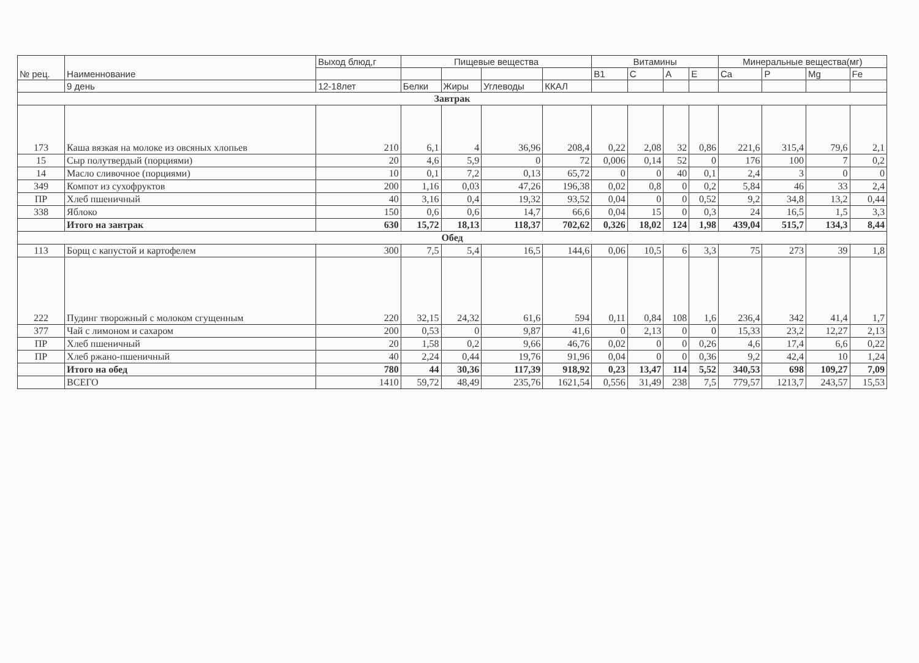| № рец. | Наименнование | Выход блюд,г | Пищевые вещества | | | | Витамины | | | | Минеральные вещества(мг) | | | |
| --- | --- | --- | --- | --- | --- | --- | --- | --- | --- | --- | --- | --- | --- | --- |
| | | | | | | | В1 | С | А | Е | Ca | P | Mg | Fe |
| | 9 день | 12-18лет | Белки | Жиры | Углеводы | ККАЛ | | | | | | | | |
| Завтрак | | | | | | | | | | | | | | |
| 173 | Каша вязкая на молоке из овсяных хлопьев | 210 | 6,1 | 4 | 36,96 | 208,4 | 0,22 | 2,08 | 32 | 0,86 | 221,6 | 315,4 | 79,6 | 2,1 |
| 15 | Сыр полутвердый (порциями) | 20 | 4,6 | 5,9 | 0 | 72 | 0,006 | 0,14 | 52 | 0 | 176 | 100 | 7 | 0,2 |
| 14 | Масло сливочное (порциями) | 10 | 0,1 | 7,2 | 0,13 | 65,72 | 0 | 0 | 40 | 0,1 | 2,4 | 3 | 0 | 0 |
| 349 | Компот из сухофруктов | 200 | 1,16 | 0,03 | 47,26 | 196,38 | 0,02 | 0,8 | 0 | 0,2 | 5,84 | 46 | 33 | 2,4 |
| ПР | Хлеб пшеничный | 40 | 3,16 | 0,4 | 19,32 | 93,52 | 0,04 | 0 | 0 | 0,52 | 9,2 | 34,8 | 13,2 | 0,44 |
| 338 | Яблоко | 150 | 0,6 | 0,6 | 14,7 | 66,6 | 0,04 | 15 | 0 | 0,3 | 24 | 16,5 | 1,5 | 3,3 |
| | Итого на завтрак | 630 | 15,72 | 18,13 | 118,37 | 702,62 | 0,326 | 18,02 | 124 | 1,98 | 439,04 | 515,7 | 134,3 | 8,44 |
| Обед | | | | | | | | | | | | | | |
| 113 | Борщ с капустой и картофелем | 300 | 7,5 | 5,4 | 16,5 | 144,6 | 0,06 | 10,5 | 6 | 3,3 | 75 | 273 | 39 | 1,8 |
| 222 | Пудинг творожный с молоком сгущенным | 220 | 32,15 | 24,32 | 61,6 | 594 | 0,11 | 0,84 | 108 | 1,6 | 236,4 | 342 | 41,4 | 1,7 |
| 377 | Чай с лимоном и сахаром | 200 | 0,53 | 0 | 9,87 | 41,6 | 0 | 2,13 | 0 | 0 | 15,33 | 23,2 | 12,27 | 2,13 |
| ПР | Хлеб пшеничный | 20 | 1,58 | 0,2 | 9,66 | 46,76 | 0,02 | 0 | 0 | 0,26 | 4,6 | 17,4 | 6,6 | 0,22 |
| ПР | Хлеб ржано-пшеничный | 40 | 2,24 | 0,44 | 19,76 | 91,96 | 0,04 | 0 | 0 | 0,36 | 9,2 | 42,4 | 10 | 1,24 |
| | Итого на обед | 780 | 44 | 30,36 | 117,39 | 918,92 | 0,23 | 13,47 | 114 | 5,52 | 340,53 | 698 | 109,27 | 7,09 |
| | ВСЕГО | 1410 | 59,72 | 48,49 | 235,76 | 1621,54 | 0,556 | 31,49 | 238 | 7,5 | 779,57 | 1213,7 | 243,57 | 15,53 |